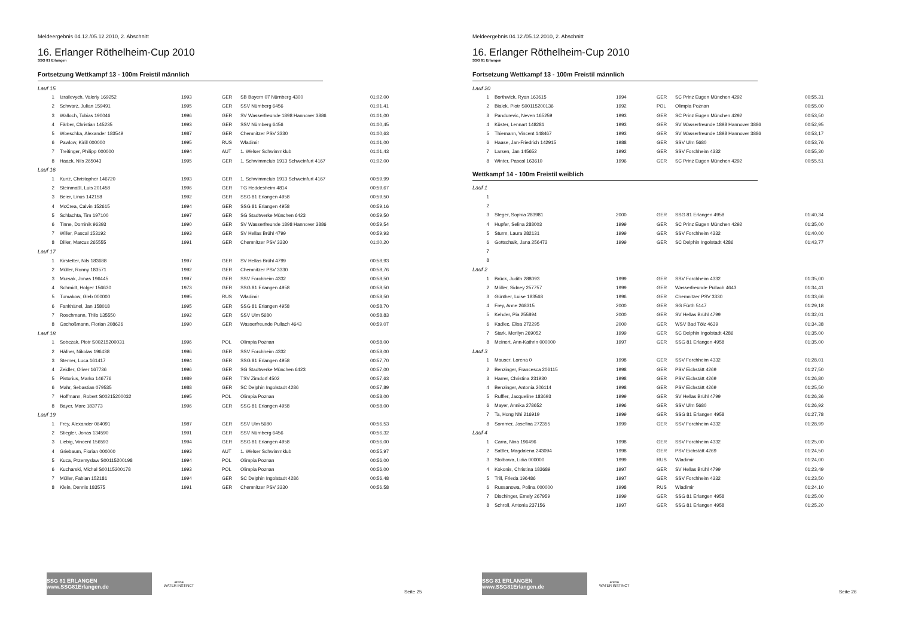Meldeergebnis 04.12./05.12.2010, 2. Abschnitt
16. Erlanger Röthelheim-Cup 2010
SSG 81 Erlangen
Fortsetzung Wettkampf 13 - 100m Freistil männlich
| Lauf 15 | | | | | |
| 1 | Izrailevych, Valeriy 169252 | 1993 | GER | SB Bayern 07 Nürnberg 4300 | 01:02,00 |
| 2 | Schwarz, Julian 159491 | 1995 | GER | SSV Nürnberg 6456 | 01:01,41 |
| 3 | Walloch, Tobias 190046 | 1996 | GER | SV Wasserfreunde 1898 Hannover 3886 | 01:01,00 |
| 4 | Färber, Christian 145235 | 1993 | GER | SSV Nürnberg 6456 | 01:00,45 |
| 5 | Woeschka, Alexander 183549 | 1987 | GER | Chemnitzer PSV 3330 | 01:00,63 |
| 6 | Pawlow, Kirill 000000 | 1995 | RUS | Wladimir | 01:01,00 |
| 7 | Treitinger, Philipp 000000 | 1994 | AUT | 1. Welser Schwimmklub | 01:01,43 |
| 8 | Haack, Nils 265043 | 1995 | GER | 1. Schwimmclub 1913 Schweinfurt 4167 | 01:02,00 |
| Lauf 16 | | | | | |
| 1 | Kunz, Christopher 146720 | 1993 | GER | 1. Schwimmclub 1913 Schweinfurt 4167 | 00:59,99 |
| 2 | Steinmaßl, Luis 201458 | 1996 | GER | TG Heddesheim 4814 | 00:59,67 |
| 3 | Beier, Linus 142158 | 1992 | GER | SSG 81 Erlangen 4958 | 00:59,50 |
| 4 | McCrea, Calvin 152615 | 1994 | GER | SSG 81 Erlangen 4958 | 00:59,16 |
| 5 | Schlachta, Tim 197100 | 1997 | GER | SG Stadtwerke München 6423 | 00:59,50 |
| 6 | Tinne, Dominik 96393 | 1990 | GER | SV Wasserfreunde 1898 Hannover 3886 | 00:59,54 |
| 7 | Willer, Pascal 153192 | 1993 | GER | SV Hellas Brühl 4799 | 00:59,93 |
| 8 | Diller, Marcus 265555 | 1991 | GER | Chemnitzer PSV 3330 | 01:00,20 |
| Lauf 17 | | | | | |
| 1 | Kirstetter, Nils 183688 | 1997 | GER | SV Hellas Brühl 4799 | 00:58,93 |
| 2 | Müller, Ronny 183571 | 1992 | GER | Chemnitzer PSV 3330 | 00:58,76 |
| 3 | Mursak, Jonas 196445 | 1997 | GER | SSV Forchheim 4332 | 00:58,50 |
| 4 | Schmidt, Holger 156630 | 1973 | GER | SSG 81 Erlangen 4958 | 00:58,50 |
| 5 | Tumakow, Gleb 000000 | 1995 | RUS | Wladimir | 00:58,50 |
| 6 | Fankhänel, Jan 158018 | 1995 | GER | SSG 81 Erlangen 4958 | 00:58,70 |
| 7 | Roschmann, Thilo 135550 | 1992 | GER | SSV Ulm 5680 | 00:58,83 |
| 8 | Gschoßmann, Florian 208626 | 1990 | GER | Wasserfreunde Pullach 4643 | 00:59,07 |
| Lauf 18 | | | | | |
| 1 | Sobczak, Piotr S00215200031 | 1996 | POL | Olimpia Poznan | 00:58,00 |
| 2 | Häfner, Nikolas 196438 | 1996 | GER | SSV Forchheim 4332 | 00:58,00 |
| 3 | Sterner, Luca 161417 | 1994 | GER | SSG 81 Erlangen 4958 | 00:57,70 |
| 4 | Zeidler, Oliver 167736 | 1996 | GER | SG Stadtwerke München 6423 | 00:57,00 |
| 5 | Pistorius, Marko 146776 | 1989 | GER | TSV Zirndorf 4502 | 00:57,63 |
| 6 | Mahr, Sebastian 079535 | 1988 | GER | SC Delphin Ingolstadt 4286 | 00:57,89 |
| 7 | Hoffmann, Robert S00215200032 | 1995 | POL | Olimpia Poznan | 00:58,00 |
| 8 | Bayer, Marc 183773 | 1996 | GER | SSG 81 Erlangen 4958 | 00:58,00 |
| Lauf 19 | | | | | |
| 1 | Frey, Alexander 064091 | 1987 | GER | SSV Ulm 5680 | 00:56,53 |
| 2 | Stiegler, Jonas 134590 | 1991 | GER | SSV Nürnberg 6456 | 00:56,32 |
| 3 | Liebig, Vincent 156593 | 1994 | GER | SSG 81 Erlangen 4958 | 00:56,00 |
| 4 | Griebaum, Florian 000000 | 1993 | AUT | 1. Welser Schwimmklub | 00:55,97 |
| 5 | Kuca, Przemyslaw S00115200198 | 1994 | POL | Olimpia Poznan | 00:56,00 |
| 6 | Kucharski, Michal S00115200178 | 1993 | POL | Olimpia Poznan | 00:56,00 |
| 7 | Müller, Fabian 152181 | 1994 | GER | SC Delphin Ingolstadt 4286 | 00:56,48 |
| 8 | Klein, Dennis 183575 | 1991 | GER | Chemnitzer PSV 3330 | 00:56,58 |
SSG 81 ERLANGEN www.SSG81Erlangen.de
arena
WATER INSTINCT
Seite 25
Meldeergebnis 04.12./05.12.2010, 2. Abschnitt
16. Erlanger Röthelheim-Cup 2010
SSG 81 Erlangen
Fortsetzung Wettkampf 13 - 100m Freistil männlich
| Lauf 20 | | | | | |
| 1 | Borthwick, Ryan 163615 | 1994 | GER | SC Prinz Eugen München 4292 | 00:55,31 |
| 2 | Bialek, Piotr S00115200136 | 1992 | POL | Olimpia Poznan | 00:55,00 |
| 3 | Pandurevic, Neven 165259 | 1993 | GER | SC Prinz Eugen München 4292 | 00:53,50 |
| 4 | Küster, Lennart 148281 | 1993 | GER | SV Wasserfreunde 1898 Hannover 3886 | 00:52,95 |
| 5 | Thiemann, Vincent 148467 | 1993 | GER | SV Wasserfreunde 1898 Hannover 3886 | 00:53,17 |
| 6 | Haase, Jan-Friedrich 142915 | 1988 | GER | SSV Ulm 5680 | 00:53,76 |
| 7 | Larsen, Jan 145652 | 1992 | GER | SSV Forchheim 4332 | 00:55,30 |
| 8 | Winter, Pascal 163610 | 1996 | GER | SC Prinz Eugen München 4292 | 00:55,51 |
Wettkampf 14 - 100m Freistil weiblich
| Lauf 1 | | | | | |
| 1 | | | | | |
| 2 | | | | | |
| 3 | Steger, Sophia 283981 | 2000 | GER | SSG 81 Erlangen 4958 | 01:40,34 |
| 4 | Hupfer, Selina 288003 | 1999 | GER | SC Prinz Eugen München 4292 | 01:35,00 |
| 5 | Sturm, Laura 282131 | 1999 | GER | SSV Forchheim 4332 | 01:40,00 |
| 6 | Gottschalk, Jana 256472 | 1999 | GER | SC Delphin Ingolstadt 4286 | 01:43,77 |
| 7 | | | | | |
| 8 | | | | | |
| Lauf 2 | | | | | |
| 1 | Brück, Judith 288093 | 1999 | GER | SSV Forchheim 4332 | 01:35,00 |
| 2 | Möller, Sidney 257757 | 1999 | GER | Wasserfreunde Pullach 4643 | 01:34,41 |
| 3 | Günther, Luise 183568 | 1996 | GER | Chemnitzer PSV 3330 | 01:33,66 |
| 4 | Frey, Anne 268315 | 2000 | GER | SG Fürth 5147 | 01:29,18 |
| 5 | Kehder, Pia 255894 | 2000 | GER | SV Hellas Brühl 4799 | 01:32,01 |
| 6 | Kadlec, Elisa 272295 | 2000 | GER | WSV Bad Tölz 4639 | 01:34,38 |
| 7 | Stark, Merilyn 269052 | 1999 | GER | SC Delphin Ingolstadt 4286 | 01:35,00 |
| 8 | Meinert, Ann-Kathrin 000000 | 1997 | GER | SSG 81 Erlangen 4958 | 01:35,00 |
| Lauf 3 | | | | | |
| 1 | Mauser, Lorena 0 | 1998 | GER | SSV Forchheim 4332 | 01:28,01 |
| 2 | Benzinger, Francesca 206115 | 1998 | GER | PSV Eichstätt 4269 | 01:27,50 |
| 3 | Harrer, Christina 231930 | 1998 | GER | PSV Eichstätt 4269 | 01:26,80 |
| 4 | Benzinger, Antonia 206114 | 1998 | GER | PSV Eichstätt 4269 | 01:25,50 |
| 5 | Ruffler, Jacqueline 183693 | 1999 | GER | SV Hellas Brühl 4799 | 01:26,36 |
| 6 | Mayer, Annika 278652 | 1996 | GER | SSV Ulm 5680 | 01:26,92 |
| 7 | Ta, Hong Nhi 216919 | 1999 | GER | SSG 81 Erlangen 4958 | 01:27,78 |
| 8 | Sommer, Josefina 272355 | 1999 | GER | SSV Forchheim 4332 | 01:28,99 |
| Lauf 4 | | | | | |
| 1 | Carra, Nina 196496 | 1998 | GER | SSV Forchheim 4332 | 01:25,00 |
| 2 | Sattler, Magdalena 243094 | 1998 | GER | PSV Eichstätt 4269 | 01:24,50 |
| 3 | Stolbowa, Lidia 000000 | 1999 | RUS | Wladimir | 01:24,00 |
| 4 | Kokonis, Christina 183689 | 1997 | GER | SV Hellas Brühl 4799 | 01:23,49 |
| 5 | Trill, Frieda 196486 | 1997 | GER | SSV Forchheim 4332 | 01:23,50 |
| 6 | Russanowa, Polina 000000 | 1998 | RUS | Wladimir | 01:24,10 |
| 7 | Dischinger, Emely 267959 | 1999 | GER | SSG 81 Erlangen 4958 | 01:25,00 |
| 8 | Schroll, Antonia 237156 | 1997 | GER | SSG 81 Erlangen 4958 | 01:25,20 |
SSG 81 ERLANGEN www.SSG81Erlangen.de
arena
WATER INSTINCT
Seite 26